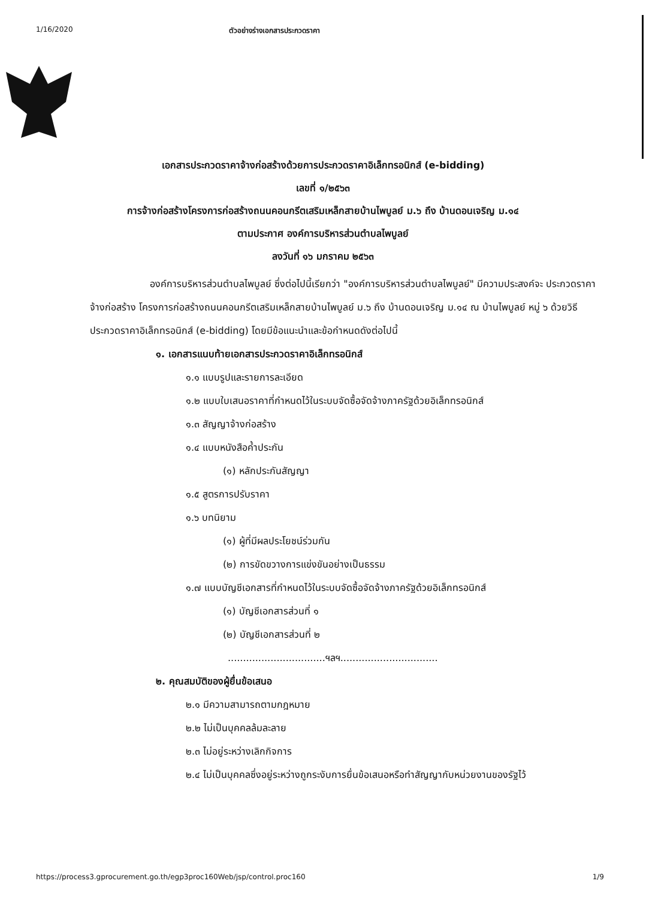1/16/2020 ตัวอย่างร่างเอกสารประกวดราคา
เอกสารประกวดราคาจ้างก่อสร้างด้วยการประกวดราคาอิเล็กทรอนิกส์ (e-bidding)
เลขที่ ๑/๒๕๖๓
การจ้างก่อสร้างโครงการก่อสร้างถนนคอนกรีตเสริมเหล็กสายบ้านไพบูลย์ ม.๖ ถึง บ้านดอนเจริญ ม.๑๔
ตามประกาศ องค์การบริหารส่วนตำบลไพบูลย์
ลงวันที่ ๑๖ มกราคม ๒๕๖๓
องค์การบริหารส่วนตำบลไพบูลย์ ซึ่งต่อไปนี้เรียกว่า "องค์การบริหารส่วนตำบลไพบูลย์" มีความประสงค์จะ ประกวดราคาจ้างก่อสร้าง โครงการก่อสร้างถนนคอนกรีตเสริมเหล็กสายบ้านไพบูลย์ ม.๖ ถึง บ้านดอนเจริญ ม.๑๔ ณ บ้านไพบูลย์ หมู่ ๖ ด้วยวิธีประกวดราคาอิเล็กทรอนิกส์ (e-bidding) โดยมีข้อแนะนำและข้อกำหนดดังต่อไปนี้
๑. เอกสารแนบท้ายเอกสารประกวดราคาอิเล็กทรอนิกส์
๑.๑ แบบรูปและรายการละเอียด
๑.๒ แบบใบเสนอราคาที่กำหนดไว้ในระบบจัดซื้อจัดจ้างภาครัฐด้วยอิเล็กทรอนิกส์
๑.๓ สัญญาจ้างก่อสร้าง
๑.๔ แบบหนังสือค้ำประกัน
(๑) หลักประกันสัญญา
๑.๕ สูตรการปรับราคา
๑.๖ บทนิยาม
(๑) ผู้ที่มีผลประโยชน์ร่วมกัน
(๒) การขัดขวางการแข่งขันอย่างเป็นธรรม
๑.๗ แบบบัญชีเอกสารที่กำหนดไว้ในระบบจัดซื้อจัดจ้างภาครัฐด้วยอิเล็กทรอนิกส์
(๑) บัญชีเอกสารส่วนที่ ๑
(๒) บัญชีเอกสารส่วนที่ ๒
................................ฯลฯ................................
๒. คุณสมบัติของผู้ยื่นข้อเสนอ
๒.๑ มีความสามารถตามกฎหมาย
๒.๒ ไม่เป็นบุคคลล้มละลาย
๒.๓ ไม่อยู่ระหว่างเลิกกิจการ
๒.๔ ไม่เป็นบุคคลซึ่งอยู่ระหว่างถูกระงับการยื่นข้อเสนอหรือทำสัญญากับหน่วยงานของรัฐไว้
https://process3.gprocurement.go.th/egp3proc160Web/jsp/control.proc160 1/9